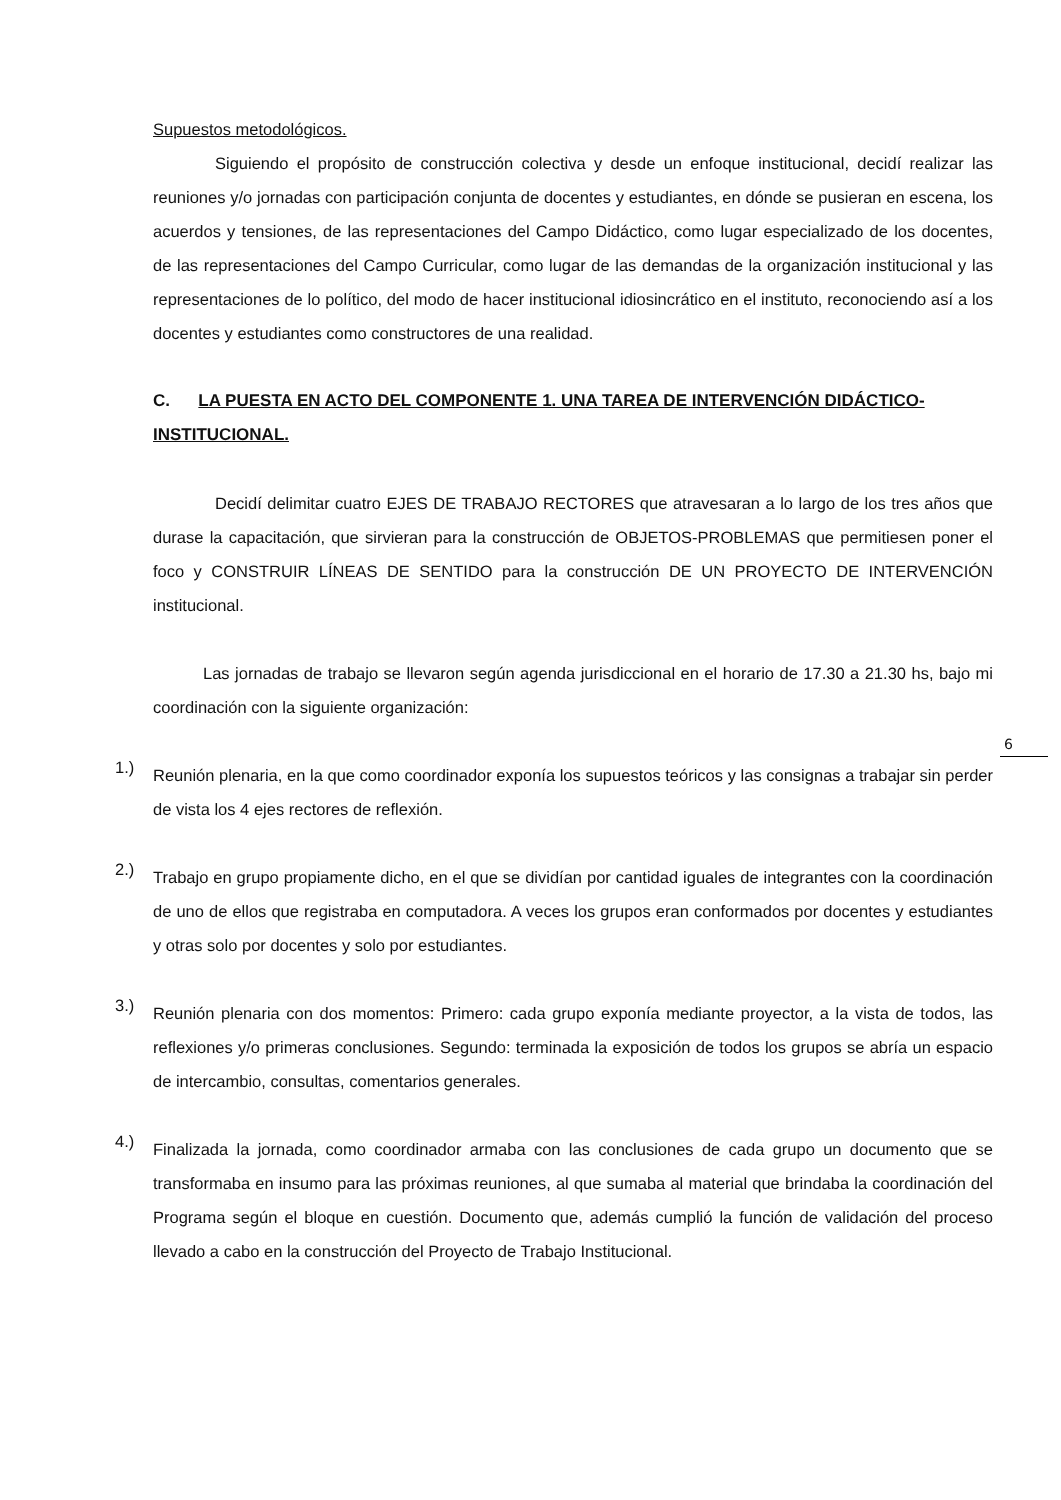Supuestos metodológicos.
Siguiendo el propósito de construcción colectiva y desde un enfoque institucional, decidí realizar las reuniones y/o jornadas con participación conjunta de docentes y estudiantes, en dónde se pusieran en escena, los acuerdos y tensiones, de las representaciones del Campo Didáctico, como lugar especializado de los docentes, de las representaciones del Campo Curricular, como lugar de las demandas de la organización institucional y las representaciones de lo político, del modo de hacer institucional idiosincrático en el instituto, reconociendo así a los docentes y estudiantes como constructores de una realidad.
C. LA PUESTA EN ACTO DEL COMPONENTE 1. UNA TAREA DE INTERVENCIÓN DIDÁCTICO-INSTITUCIONAL.
Decidí delimitar cuatro EJES DE TRABAJO RECTORES que atravesaran a lo largo de los tres años que durase la capacitación, que sirvieran para la construcción de OBJETOS-PROBLEMAS que permitiesen poner el foco y CONSTRUIR LÍNEAS DE SENTIDO para la construcción DE UN PROYECTO DE INTERVENCIÓN institucional.
Las jornadas de trabajo se llevaron según agenda jurisdiccional en el horario de 17.30 a 21.30 hs, bajo mi coordinación con la siguiente organización:
1.)
Reunión plenaria, en la que como coordinador exponía los supuestos teóricos y las consignas a trabajar sin perder de vista los 4 ejes rectores de reflexión.
2.)
Trabajo en grupo propiamente dicho, en el que se dividían por cantidad iguales de integrantes con la coordinación de uno de ellos que registraba en computadora. A veces los grupos eran conformados por docentes y estudiantes y otras solo por docentes y solo por estudiantes.
3.)
Reunión plenaria con dos momentos: Primero: cada grupo exponía mediante proyector, a la vista de todos, las reflexiones y/o primeras conclusiones. Segundo: terminada la exposición de todos los grupos se abría un espacio de intercambio, consultas, comentarios generales.
4.)
Finalizada la jornada, como coordinador armaba con las conclusiones de cada grupo un documento que se transformaba en insumo para las próximas reuniones, al que sumaba al material que brindaba la coordinación del Programa según el bloque en cuestión. Documento que, además cumplió la función de validación del proceso llevado a cabo en la construcción del Proyecto de Trabajo Institucional.
6